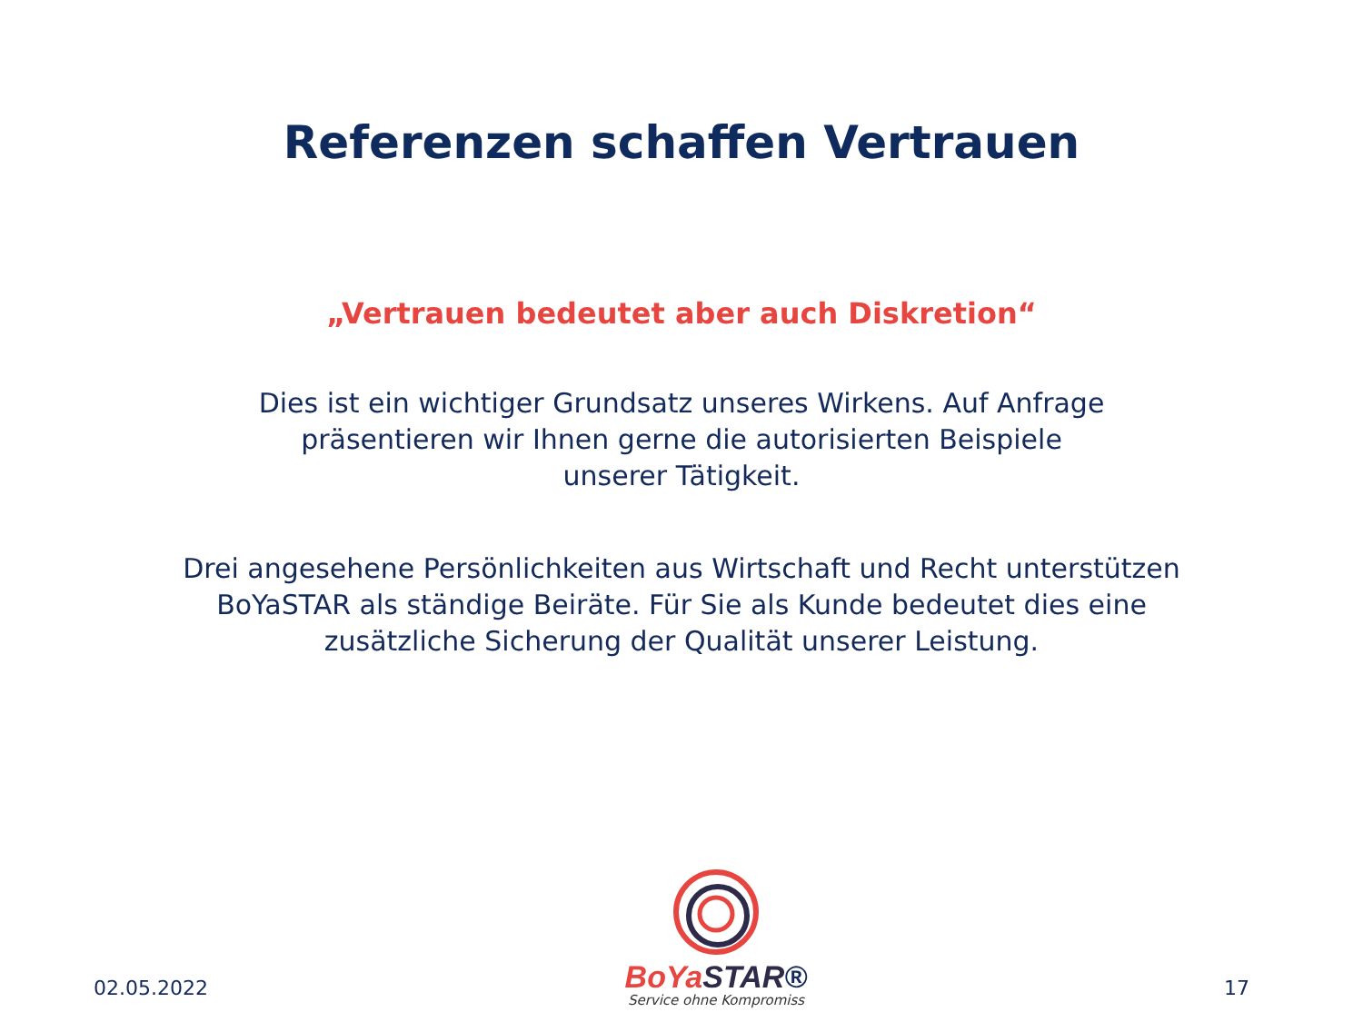Referenzen schaffen Vertrauen
„Vertrauen bedeutet aber auch Diskretion“
Dies ist ein wichtiger Grundsatz unseres Wirkens. Auf Anfrage
präsentieren wir Ihnen gerne die autorisierten Beispiele
unserer Tätigkeit.
Drei angesehene Persönlichkeiten aus Wirtschaft und Recht unterstützen
BoYaSTAR als ständige Beiräte. Für Sie als Kunde bedeutet dies eine
zusätzliche Sicherung der Qualität unserer Leistung.
02.05.2022
BoYa STAR®
Service ohne Kompromiss
17